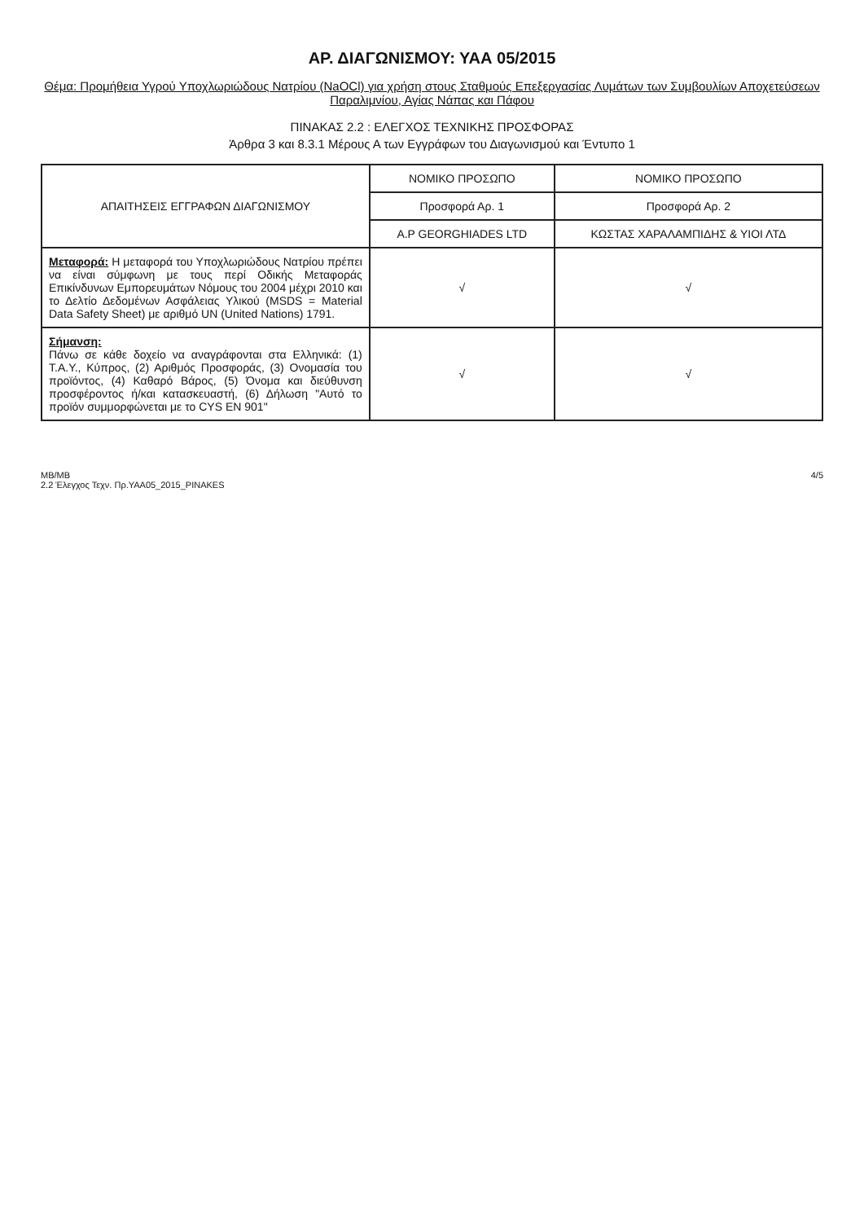ΑΡ. ΔΙΑΓΩΝΙΣΜΟΥ: ΥΑΑ 05/2015
Θέμα: Προμήθεια Υγρού Υποχλωριώδους Νατρίου (NaOCl) για χρήση στους Σταθμούς Επεξεργασίας Λυμάτων των Συμβουλίων Αποχετεύσεων Παραλιμνίου, Αγίας Νάπας και Πάφου
ΠΙΝΑΚΑΣ 2.2 : ΕΛΕΓΧΟΣ ΤΕΧΝΙΚΗΣ ΠΡΟΣΦΟΡΑΣ
Άρθρα 3 και 8.3.1 Μέρους Α των Εγγράφων του Διαγωνισμού και Έντυπο 1
| ΑΠΑΙΤΗΣΕΙΣ ΕΓΓΡΑΦΩΝ ΔΙΑΓΩΝΙΣΜΟΥ | ΝΟΜΙΚΟ ΠΡΟΣΩΠΟ | ΝΟΜΙΚΟ ΠΡΟΣΩΠΟ |
| --- | --- | --- |
| | Προσφορά Αρ. 1 | Προσφορά Αρ. 2 |
| | A.P GEORGHIADES LTD | ΚΩΣΤΑΣ ΧΑΡΑΛΑΜΠΙΔΗΣ & ΥΙΟΙ ΛΤΔ |
| Μεταφορά: Η μεταφορά του Υποχλωριώδους Νατρίου πρέπει να είναι σύμφωνη με τους περί Οδικής Μεταφοράς Επικίνδυνων Εμπορευμάτων Νόμους του 2004 μέχρι 2010 και το Δελτίο Δεδομένων Ασφάλειας Υλικού (MSDS = Material Data Safety Sheet) με αριθμό UN (United Nations) 1791. | √ | √ |
| Σήμανση: Πάνω σε κάθε δοχείο να αναγράφονται στα Ελληνικά: (1) Τ.Α.Υ., Κύπρος, (2) Αριθμός Προσφοράς, (3) Ονομασία του προϊόντος, (4) Καθαρό Βάρος, (5) Όνομα και διεύθυνση προσφέροντος ή/και κατασκευαστή, (6) Δήλωση "Αυτό το προϊόν συμμορφώνεται με το CYS EN 901" | √ | √ |
MB/MB
2.2 Έλεγχος Τεχν. Πρ.ΥΑΑ05_2015_PINAKES
4/5